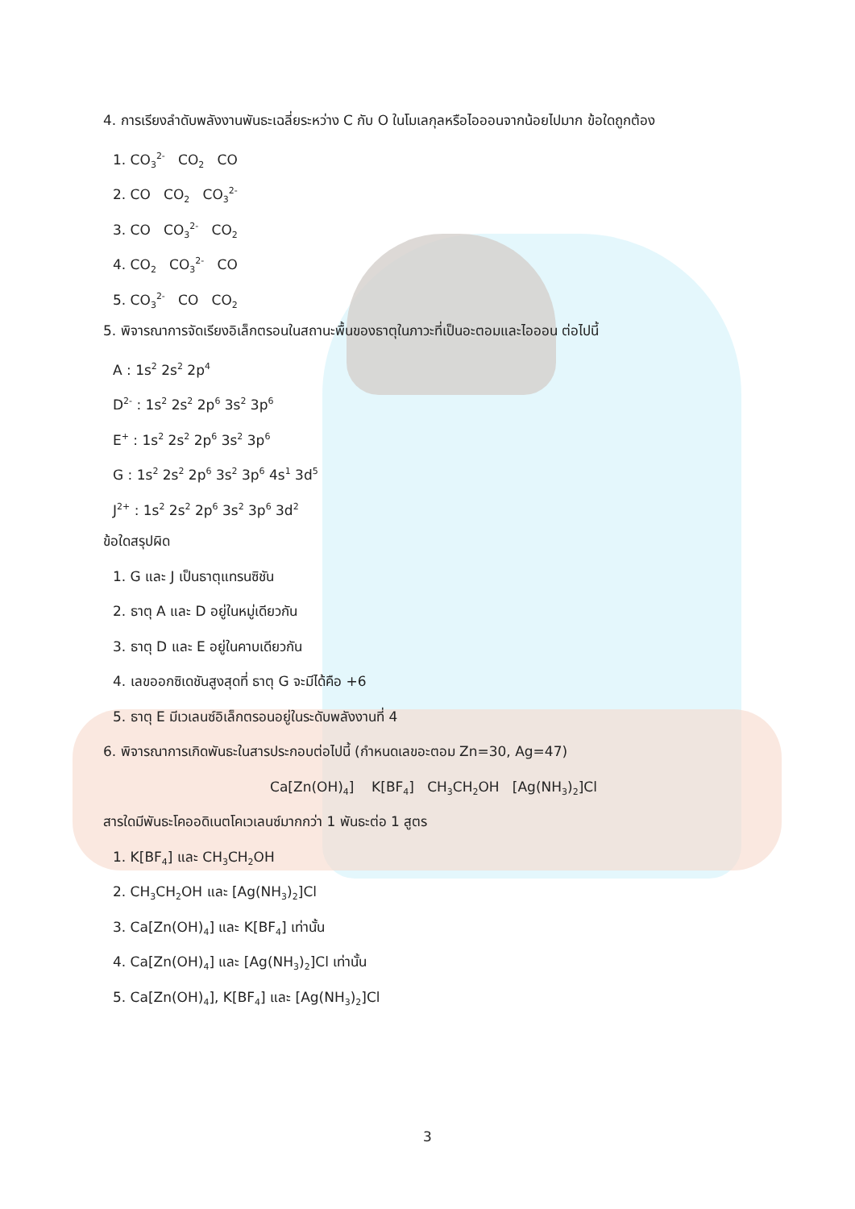4. การเรียงลำดับพลังงานพันธะเฉลี่ยระหว่าง C กับ O ในโมเลกุลหรือไอออนจากน้อยไปมาก ข้อใดถูกต้อง
1. CO<sub>3</sub><sup>2-</sup> CO<sub>2</sub> CO
2. CO CO<sub>2</sub> CO<sub>3</sub><sup>2-</sup>
3. CO CO<sub>3</sub><sup>2-</sup> CO<sub>2</sub>
4. CO<sub>2</sub> CO<sub>3</sub><sup>2-</sup> CO
5. CO<sub>3</sub><sup>2-</sup> CO CO<sub>2</sub>
5. พิจารณาการจัดเรียงอิเล็กตรอนในสถานะพื้นของธาตุในภาวะที่เป็นอะตอมและไอออน ต่อไปนี้
A : 1s<sup>2</sup> 2s<sup>2</sup> 2p<sup>4</sup>
D<sup>2-</sup> : 1s<sup>2</sup> 2s<sup>2</sup> 2p<sup>6</sup> 3s<sup>2</sup> 3p<sup>6</sup>
E<sup>+</sup> : 1s<sup>2</sup> 2s<sup>2</sup> 2p<sup>6</sup> 3s<sup>2</sup> 3p<sup>6</sup>
G : 1s<sup>2</sup> 2s<sup>2</sup> 2p<sup>6</sup> 3s<sup>2</sup> 3p<sup>6</sup> 4s<sup>1</sup> 3d<sup>5</sup>
J<sup>2+</sup> : 1s<sup>2</sup> 2s<sup>2</sup> 2p<sup>6</sup> 3s<sup>2</sup> 3p<sup>6</sup> 3d<sup>2</sup>
ข้อใดสรุปผิด
1. G และ J เป็นธาตุแทรนซิชัน
2. ธาตุ A และ D อยู่ในหมู่เดียวกัน
3. ธาตุ D และ E อยู่ในคาบเดียวกัน
4. เลขออกซิเดชันสูงสุดที่ ธาตุ G จะมีได้คือ +6
5. ธาตุ E มีเวเลนซ์อิเล็กตรอนอยู่ในระดับพลังงานที่ 4
6. พิจารณาการเกิดพันธะในสารประกอบต่อไปนี้ (กำหนดเลขอะตอม Zn=30, Ag=47)
Ca[Zn(OH)<sub>4</sub>] K[BF<sub>4</sub>] CH<sub>3</sub>CH<sub>2</sub>OH [Ag(NH<sub>3</sub>)<sub>2</sub>]Cl
สารใดมีพันธะโคออดิเนตโคเวเลนซ์มากกว่า 1 พันธะต่อ 1 สูตร
1. K[BF<sub>4</sub>] และ CH<sub>3</sub>CH<sub>2</sub>OH
2. CH<sub>3</sub>CH<sub>2</sub>OH และ [Ag(NH<sub>3</sub>)<sub>2</sub>]Cl
3. Ca[Zn(OH)<sub>4</sub>] และ K[BF<sub>4</sub>] เท่านั้น
4. Ca[Zn(OH)<sub>4</sub>] และ [Ag(NH<sub>3</sub>)<sub>2</sub>]Cl เท่านั้น
5. Ca[Zn(OH)<sub>4</sub>], K[BF<sub>4</sub>] และ [Ag(NH<sub>3</sub>)<sub>2</sub>]Cl
3